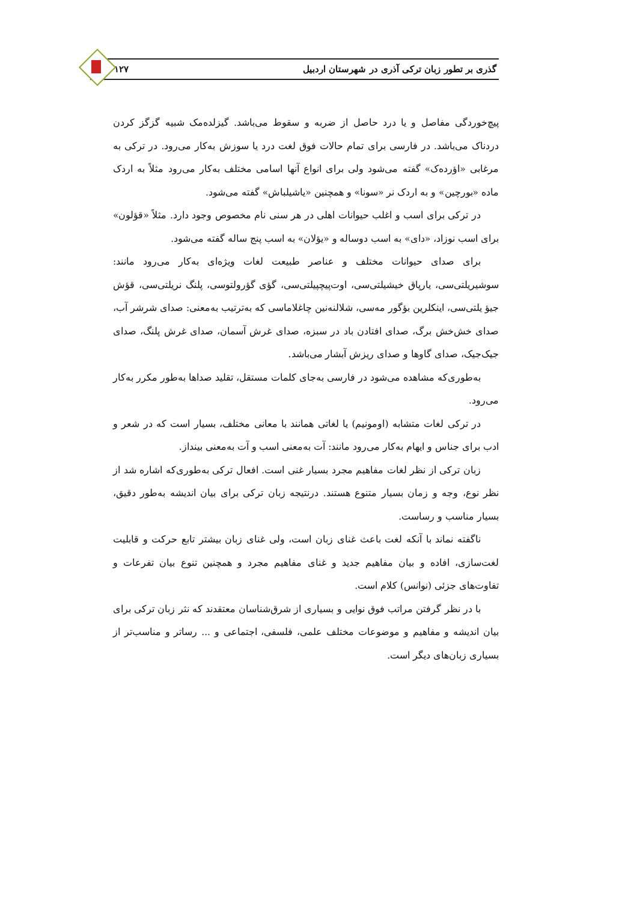گذری بر تطور زبان ترکی آذری در شهرستان اردبیل ۱۲۷
پیچ‌خوردگی مفاصل و یا درد حاصل از ضربه و سقوط می‌باشد. گیزلده‌مک شبیه گزگز کردن دردناک می‌باشد. در فارسی برای تمام حالات فوق لغت درد یا سوزش به‌کار می‌رود. در ترکی به مرغابی «اؤرده‌ک» گفته می‌شود ولی برای انواع آنها اسامی مختلف به‌کار می‌رود مثلاً به اردک ماده «بورچین» و به اردک نر «سونا» و همچنین «یاشیلباش» گفته می‌شود.
در ترکی برای اسب و اغلب حیوانات اهلی در هر سنی نام مخصوص وجود دارد. مثلاً «قؤلون» برای اسب نوزاد، «دای» به اسب دوساله و «یؤلان» به اسب پنج ساله گفته می‌شود.
برای صدای حیوانات مختلف و عناصر طبیعت لغات ویژه‌ای به‌کار می‌رود مانند: سوشیریلتی‌سی، یارپاق خیشیلتی‌سی، اوت‌پیچپیلتی‌سی، گؤی گؤرولتوسی، پلنگ نریلتی‌سی، قؤش جیؤ یلتی‌سی، اینکلرین بؤگور مه‌سی، شلالنه‌نین چاغلاماسی که به‌ترتیب به‌معنی: صدای شرشر آب، صدای خش‌خش برگ، صدای افتادن باد در سبزه، صدای غرش آسمان، صدای غرش پلنگ، صدای جیک‌جیک، صدای گاوها و صدای ریزش آبشار می‌باشد.
به‌طوری‌که مشاهده می‌شود در فارسی به‌جای کلمات مستقل، تقلید صداها به‌طور مکرر به‌کار می‌رود.
در ترکی لغات متشابه (اومونیم) یا لغاتی همانند با معانی مختلف، بسیار است که در شعر و ادب برای جناس و ایهام به‌کار می‌رود مانند: آت به‌معنی اسب و آت به‌معنی بینداز.
زبان ترکی از نظر لغات مفاهیم مجرد بسیار غنی است. افعال ترکی به‌طوری‌که اشاره شد از نظر نوع، وجه و زمان بسیار متنوع هستند. درنتیجه زبان ترکی برای بیان اندیشه به‌طور دقیق، بسیار مناسب و رساست.
ناگفته نماند با آنکه لغت باعث غنای زبان است، ولی غنای زبان بیشتر تابع حرکت و قابلیت لغت‌سازی، افاده و بیان مفاهیم جدید و غنای مفاهیم مجرد و همچنین تنوع بیان تفرعات و تفاوت‌های جزئی (نوانس) کلام است.
با در نظر گرفتن مراتب فوق نوایی و بسیاری از شرق‌شناسان معتقدند که نثر زبان ترکی برای بیان اندیشه و مفاهیم و موضوعات مختلف علمی، فلسفی، اجتماعی و ... رساتر و مناسب‌تر از بسیاری زبان‌های دیگر است.